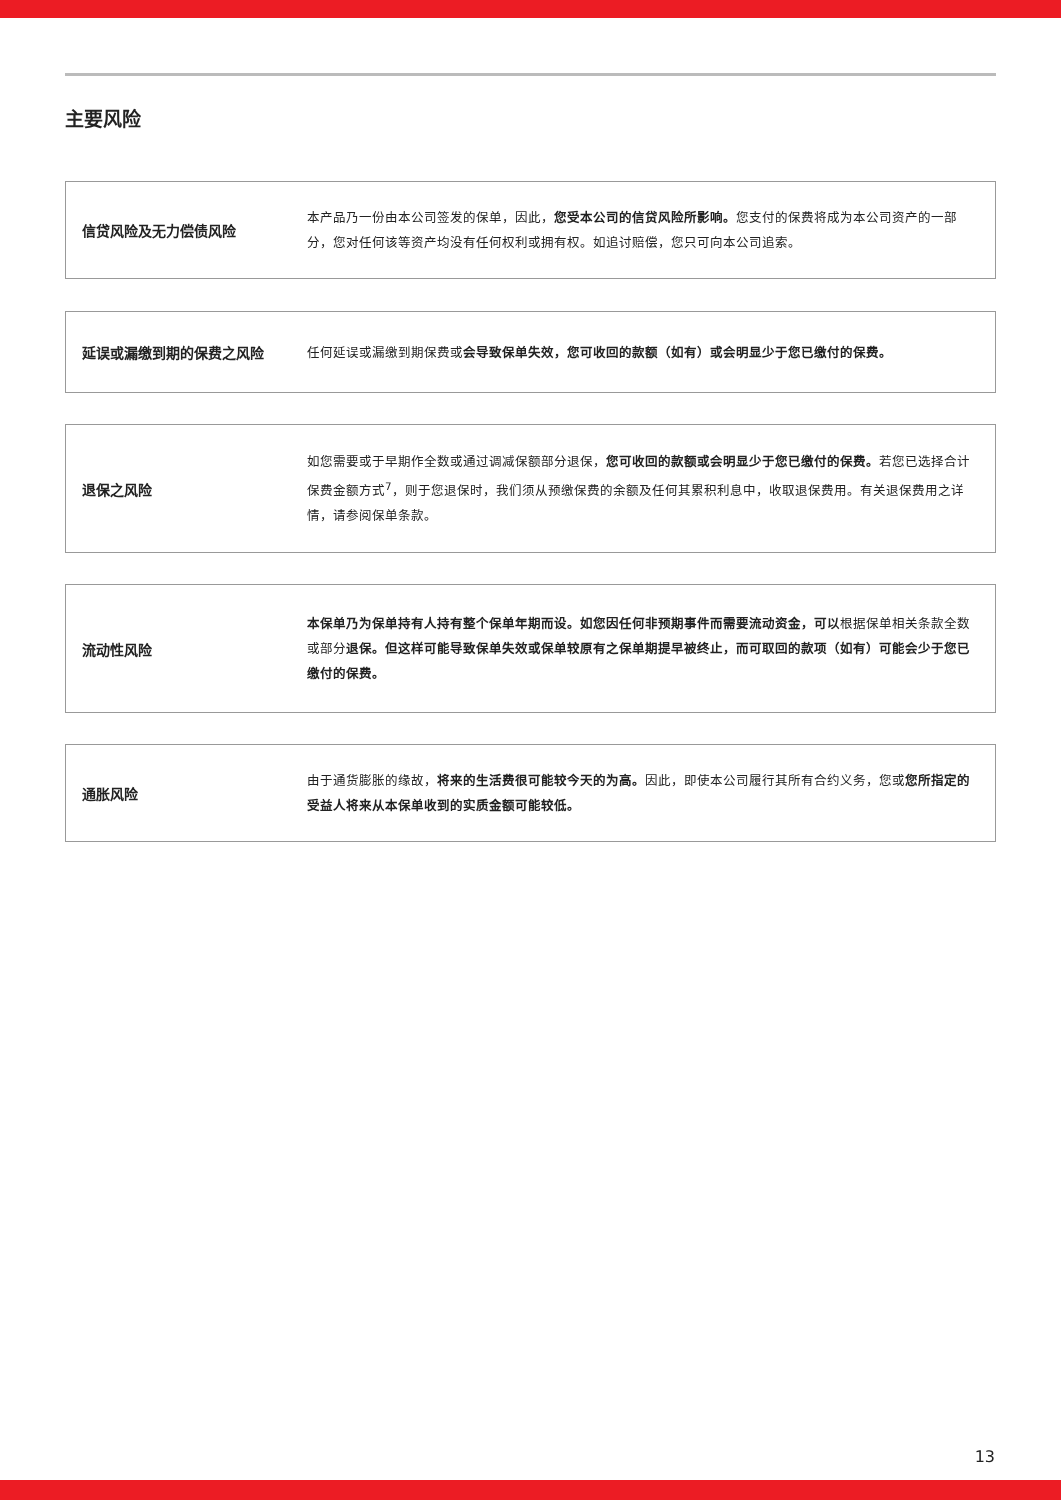主要风险
信贷风险及无力偿债风险
本产品乃一份由本公司签发的保单，因此，您受本公司的信贷风险所影响。您支付的保费将成为本公司资产的一部分，您对任何该等资产均没有任何权利或拥有权。如追讨赔偿，您只可向本公司追索。
延误或漏缴到期的保费之风险
任何延误或漏缴到期保费或会导致保单失效，您可收回的款额（如有）或会明显少于您已缴付的保费。
退保之风险
如您需要或于早期作全数或通过调减保额部分退保，您可收回的款额或会明显少于您已缴付的保费。若您已选择合计保费金额方式<sup>7</sup>，则于您退保时，我们须从预缴保费的余额及任何其累积利息中，收取退保费用。有关退保费用之详情，请参阅保单条款。
流动性风险
本保单乃为保单持有人持有整个保单年期而设。如您因任何非预期事件而需要流动资金，可以根据保单相关条款全数或部分退保。但这样可能导致保单失效或保单较原有之保单期提早被终止，而可取回的款项（如有）可能会少于您已缴付的保费。
通胀风险
由于通货膨胀的缘故，将来的生活费很可能较今天的为高。因此，即使本公司履行其所有合约义务，您或您所指定的受益人将来从本保单收到的实质金额可能较低。
13